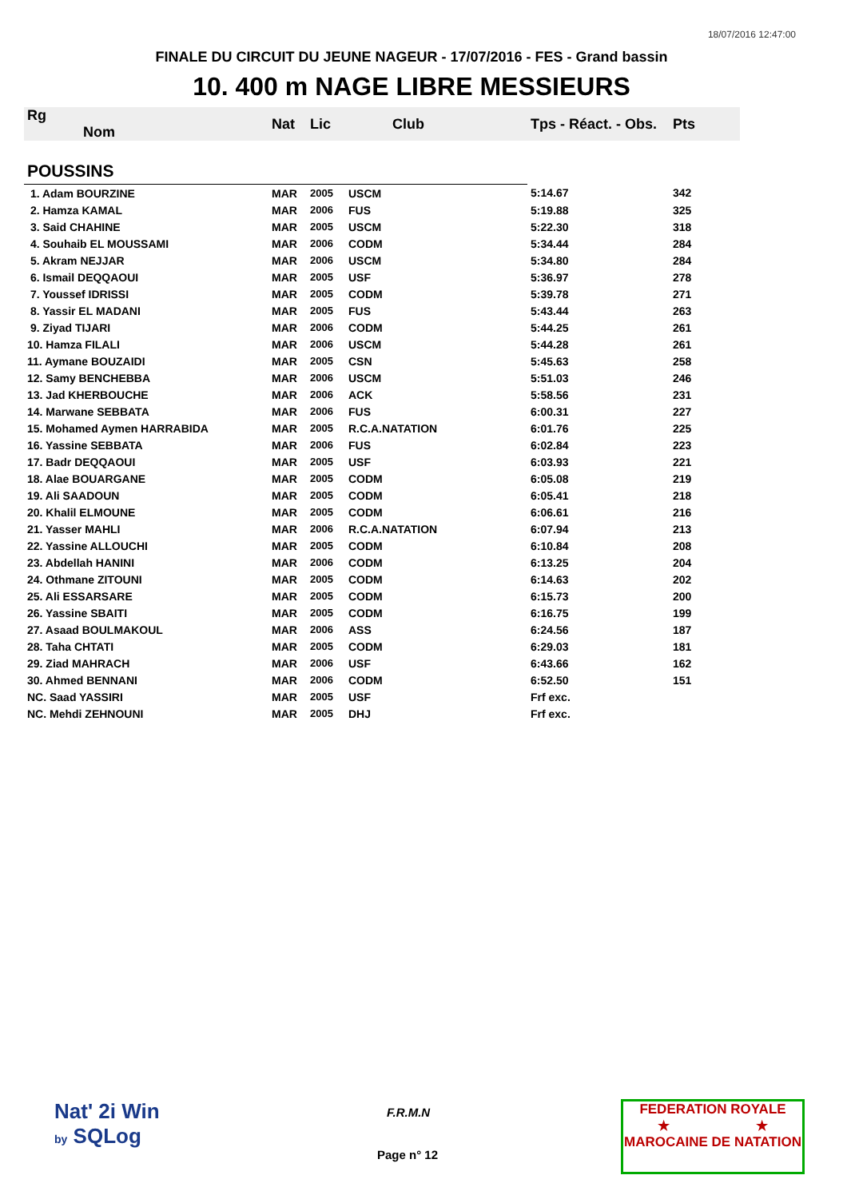18/07/2016 12:47:00
FINALE DU CIRCUIT DU JEUNE NAGEUR - 17/07/2016 - FES - Grand bassin
10. 400 m NAGE LIBRE MESSIEURS
| Rg Nom | | Nat | Lic | Club | Tps - Réact. - Obs. | Pts |
| --- | --- | --- | --- | --- | --- | --- |
| POUSSINS | | | | | | |
| 1. Adam BOURZINE | | MAR | 2005 | USCM | 5:14.67 | 342 |
| 2. Hamza KAMAL | | MAR | 2006 | FUS | 5:19.88 | 325 |
| 3. Said CHAHINE | | MAR | 2005 | USCM | 5:22.30 | 318 |
| 4. Souhaib EL MOUSSAMI | | MAR | 2006 | CODM | 5:34.44 | 284 |
| 5. Akram NEJJAR | | MAR | 2006 | USCM | 5:34.80 | 284 |
| 6. Ismail DEQQAOUI | | MAR | 2005 | USF | 5:36.97 | 278 |
| 7. Youssef IDRISSI | | MAR | 2005 | CODM | 5:39.78 | 271 |
| 8. Yassir EL MADANI | | MAR | 2005 | FUS | 5:43.44 | 263 |
| 9. Ziyad TIJARI | | MAR | 2006 | CODM | 5:44.25 | 261 |
| 10. Hamza FILALI | | MAR | 2006 | USCM | 5:44.28 | 261 |
| 11. Aymane BOUZAIDI | | MAR | 2005 | CSN | 5:45.63 | 258 |
| 12. Samy BENCHEBBA | | MAR | 2006 | USCM | 5:51.03 | 246 |
| 13. Jad KHERBOUCHE | | MAR | 2006 | ACK | 5:58.56 | 231 |
| 14. Marwane SEBBATA | | MAR | 2006 | FUS | 6:00.31 | 227 |
| 15. Mohamed Aymen HARRABIDA | | MAR | 2005 | R.C.A.NATATION | 6:01.76 | 225 |
| 16. Yassine SEBBATA | | MAR | 2006 | FUS | 6:02.84 | 223 |
| 17. Badr DEQQAOUI | | MAR | 2005 | USF | 6:03.93 | 221 |
| 18. Alae BOUARGANE | | MAR | 2005 | CODM | 6:05.08 | 219 |
| 19. Ali SAADOUN | | MAR | 2005 | CODM | 6:05.41 | 218 |
| 20. Khalil ELMOUNE | | MAR | 2005 | CODM | 6:06.61 | 216 |
| 21. Yasser MAHLI | | MAR | 2006 | R.C.A.NATATION | 6:07.94 | 213 |
| 22. Yassine ALLOUCHI | | MAR | 2005 | CODM | 6:10.84 | 208 |
| 23. Abdellah HANINI | | MAR | 2006 | CODM | 6:13.25 | 204 |
| 24. Othmane ZITOUNI | | MAR | 2005 | CODM | 6:14.63 | 202 |
| 25. Ali ESSARSARE | | MAR | 2005 | CODM | 6:15.73 | 200 |
| 26. Yassine SBAITI | | MAR | 2005 | CODM | 6:16.75 | 199 |
| 27. Asaad BOULMAKOUL | | MAR | 2006 | ASS | 6:24.56 | 187 |
| 28. Taha CHTATI | | MAR | 2005 | CODM | 6:29.03 | 181 |
| 29. Ziad MAHRACH | | MAR | 2006 | USF | 6:43.66 | 162 |
| 30. Ahmed BENNANI | | MAR | 2006 | CODM | 6:52.50 | 151 |
| NC. Saad YASSIRI | | MAR | 2005 | USF | Frf exc. | |
| NC. Mehdi ZEHNOUNI | | MAR | 2005 | DHJ | Frf exc. | |
Nat' 2i Win
by SQLog
F.R.M.N
Page n° 12
FEDERATION ROYALE
★ ★
MAROCAINE DE NATATION